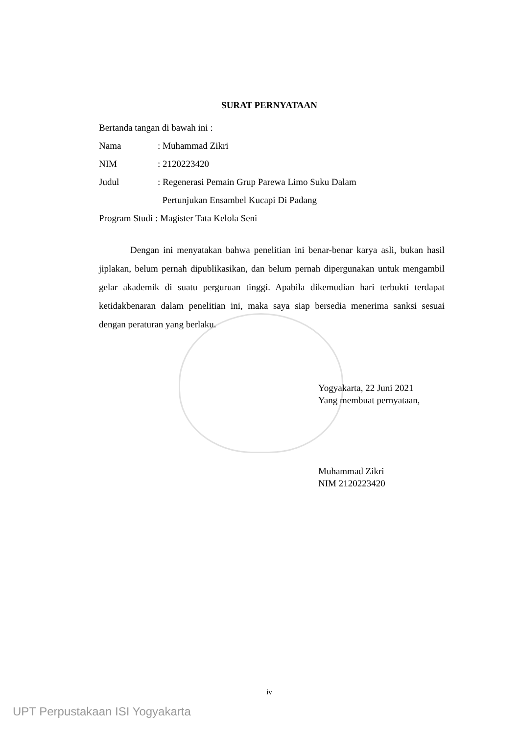SURAT PERNYATAAN
Bertanda tangan di bawah ini :
Nama: Muhammad Zikri
NIM: 2120223420
Judul: Regenerasi Pemain Grup Parewa Limo Suku Dalam
Pertunjukan Ensambel Kucapi Di Padang
Program Studi : Magister Tata Kelola Seni
Dengan ini menyatakan bahwa penelitian ini benar-benar karya asli, bukan hasil jiplakan, belum pernah dipublikasikan, dan belum pernah dipergunakan untuk mengambil gelar akademik di suatu perguruan tinggi. Apabila dikemudian hari terbukti terdapat ketidakbenaran dalam penelitian ini, maka saya siap bersedia menerima sanksi sesuai dengan peraturan yang berlaku.
Yogyakarta, 22 Juni 2021
Yang membuat pernyataan,
Muhammad Zikri
NIM 2120223420
iv
UPT Perpustakaan ISI Yogyakarta